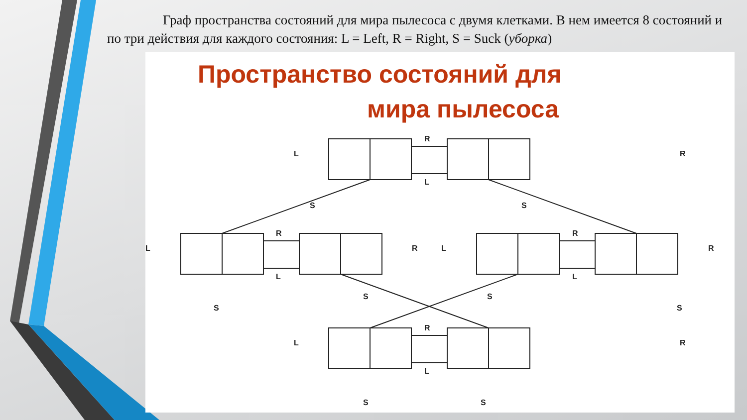Граф пространства состояний для мира пылесоса с двумя клетками. В нем имеется 8 состояний и по три действия для каждого состояния: L = Left, R = Right, S = Suck (уборка)
Пространство состояний для
мира пылесоса
R
L
R
L
R
L
R
L
S
S
S
S
S
S
S
S
L
R
L
R
L
R
L
R